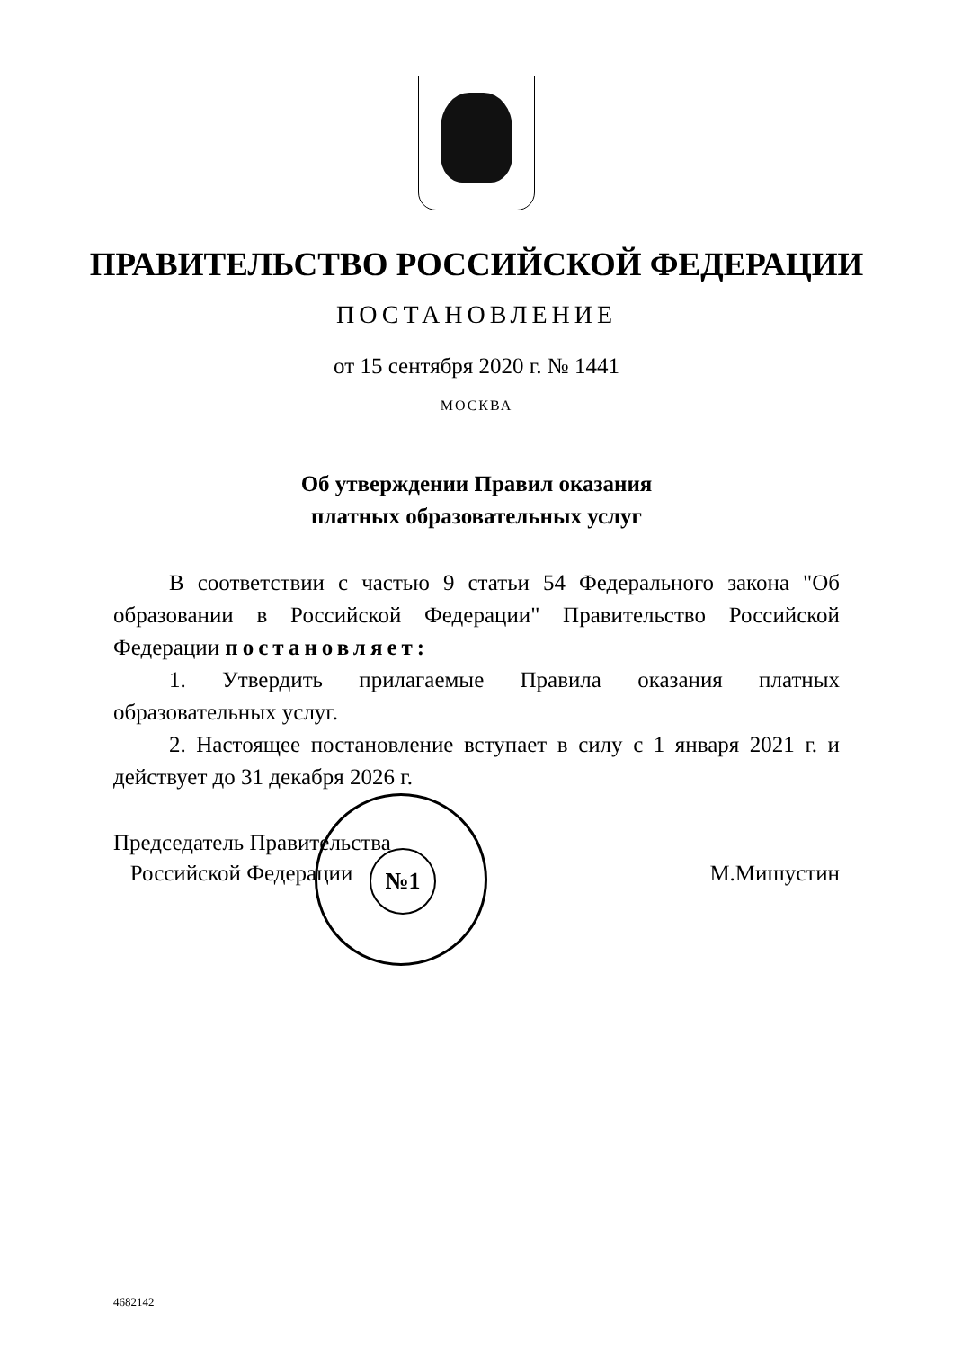ПРАВИТЕЛЬСТВО РОССИЙСКОЙ ФЕДЕРАЦИИ
ПОСТАНОВЛЕНИЕ
от 15 сентября 2020 г. № 1441
МОСКВА
Об утверждении Правил оказания
платных образовательных услуг
В соответствии с частью 9 статьи 54 Федерального закона "Об образовании в Российской Федерации" Правительство Российской Федерации постановляет:
1. Утвердить прилагаемые Правила оказания платных образовательных услуг.
2. Настоящее постановление вступает в силу с 1 января 2021 г. и действует до 31 декабря 2026 г.
№1
Председатель Правительства
Российской Федерации
М.Мишустин
4682142